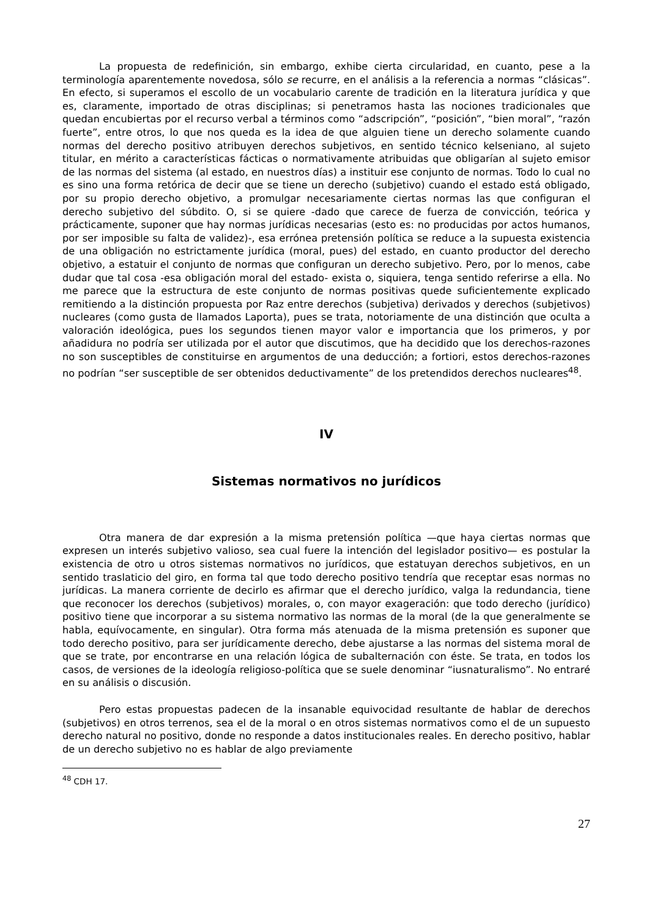La propuesta de redefinición, sin embargo, exhibe cierta circularidad, en cuanto, pese a la terminología aparentemente novedosa, sólo se recurre, en el análisis a la referencia a normas “clásicas”. En efecto, si superamos el escollo de un vocabulario carente de tradición en la literatura jurídica y que es, claramente, importado de otras disciplinas; si penetramos hasta las nociones tradicionales que quedan encubiertas por el recurso verbal a términos como “adscripción”, “posición”, “bien moral”, “razón fuerte”, entre otros, lo que nos queda es la idea de que alguien tiene un derecho solamente cuando normas del derecho positivo atribuyen derechos subjetivos, en sentido técnico kelseniano, al sujeto titular, en mérito a características fácticas o normativamente atribuidas que obligarían al sujeto emisor de las normas del sistema (al estado, en nuestros días) a instituir ese conjunto de normas. Todo lo cual no es sino una forma retórica de decir que se tiene un derecho (subjetivo) cuando el estado está obligado, por su propio derecho objetivo, a promulgar necesariamente ciertas normas las que configuran el derecho subjetivo del súbdito. O, si se quiere -dado que carece de fuerza de convicción, teórica y prácticamente, suponer que hay normas jurídicas necesarias (esto es: no producidas por actos humanos, por ser imposible su falta de validez)-, esa errónea pretensión política se reduce a la supuesta existencia de una obligación no estrictamente jurídica (moral, pues) del estado, en cuanto productor del derecho objetivo, a estatuir el conjunto de normas que configuran un derecho subjetivo. Pero, por lo menos, cabe dudar que tal cosa -esa obligación moral del estado- exista o, siquiera, tenga sentido referirse a ella. No me parece que la estructura de este conjunto de normas positivas quede suficientemente explicado remitiendo a la distinción propuesta por Raz entre derechos (subjetiva) derivados y derechos (subjetivos) nucleares (como gusta de llamados Laporta), pues se trata, notoriamente de una distinción que oculta a valoración ideológica, pues los segundos tienen mayor valor e importancia que los primeros, y por añadidura no podría ser utilizada por el autor que discutimos, que ha decidido que los derechos-razones no son susceptibles de constituirse en argumentos de una deducción; a fortiori, estos derechos-razones no podrían “ser susceptible de ser obtenidos deductivamente” de los pretendidos derechos nucleares<sup>48</sup>.
IV
Sistemas normativos no jurídicos
Otra manera de dar expresión a la misma pretensión política —que haya ciertas normas que expresen un interés subjetivo valioso, sea cual fuere la intención del legislador positivo— es postular la existencia de otro u otros sistemas normativos no jurídicos, que estatuyan derechos subjetivos, en un sentido traslaticio del giro, en forma tal que todo derecho positivo tendría que receptar esas normas no jurídicas. La manera corriente de decirlo es afirmar que el derecho jurídico, valga la redundancia, tiene que reconocer los derechos (subjetivos) morales, o, con mayor exageración: que todo derecho (jurídico) positivo tiene que incorporar a su sistema normativo las normas de la moral (de la que generalmente se habla, equívocamente, en singular). Otra forma más atenuada de la misma pretensión es suponer que todo derecho positivo, para ser jurídicamente derecho, debe ajustarse a las normas del sistema moral de que se trate, por encontrarse en una relación lógica de subalternación con éste. Se trata, en todos los casos, de versiones de la ideología religioso-política que se suele denominar “iusnaturalismo”. No entraré en su análisis o discusión.
Pero estas propuestas padecen de la insanable equivocidad resultante de hablar de derechos (subjetivos) en otros terrenos, sea el de la moral o en otros sistemas normativos como el de un supuesto derecho natural no positivo, donde no responde a datos institucionales reales. En derecho positivo, hablar de un derecho subjetivo no es hablar de algo previamente
<sup>48</sup> CDH 17.
27